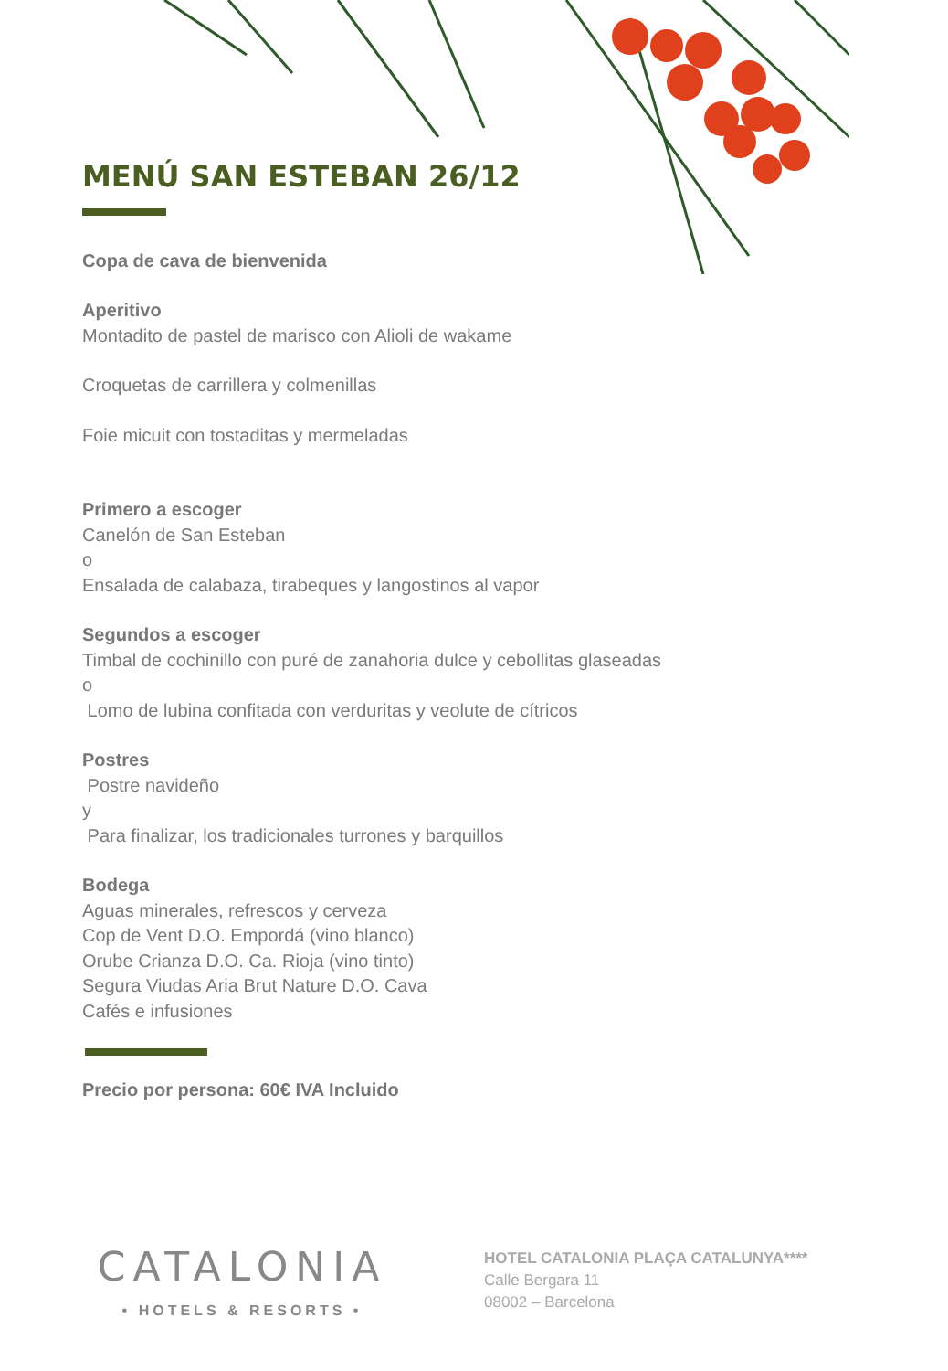MENÚ SAN ESTEBAN 26/12
Copa de cava de bienvenida
Aperitivo
Montadito de pastel de marisco con Alioli de wakame
Croquetas de carrillera y colmenillas
Foie micuit con tostaditas y mermeladas
Primero a escoger
Canelón de San Esteban
o
Ensalada de calabaza, tirabeques y langostinos al vapor
Segundos a escoger
Timbal de cochinillo con puré de zanahoria dulce y cebollitas glaseadas
o
Lomo de lubina confitada con verduritas y veolute de cítricos
Postres
Postre navideño
y
Para finalizar, los tradicionales turrones y barquillos
Bodega
Aguas minerales, refrescos y cerveza
Cop de Vent D.O. Empordá (vino blanco)
Orube Crianza D.O. Ca. Rioja (vino tinto)
Segura Viudas Aria Brut Nature D.O. Cava
Cafés e infusiones
Precio por persona: 60€ IVA Incluido
CATALONIA
• HOTELS & RESORTS •
HOTEL CATALONIA PLAÇA CATALUNYA****
Calle Bergara 11
08002 – Barcelona